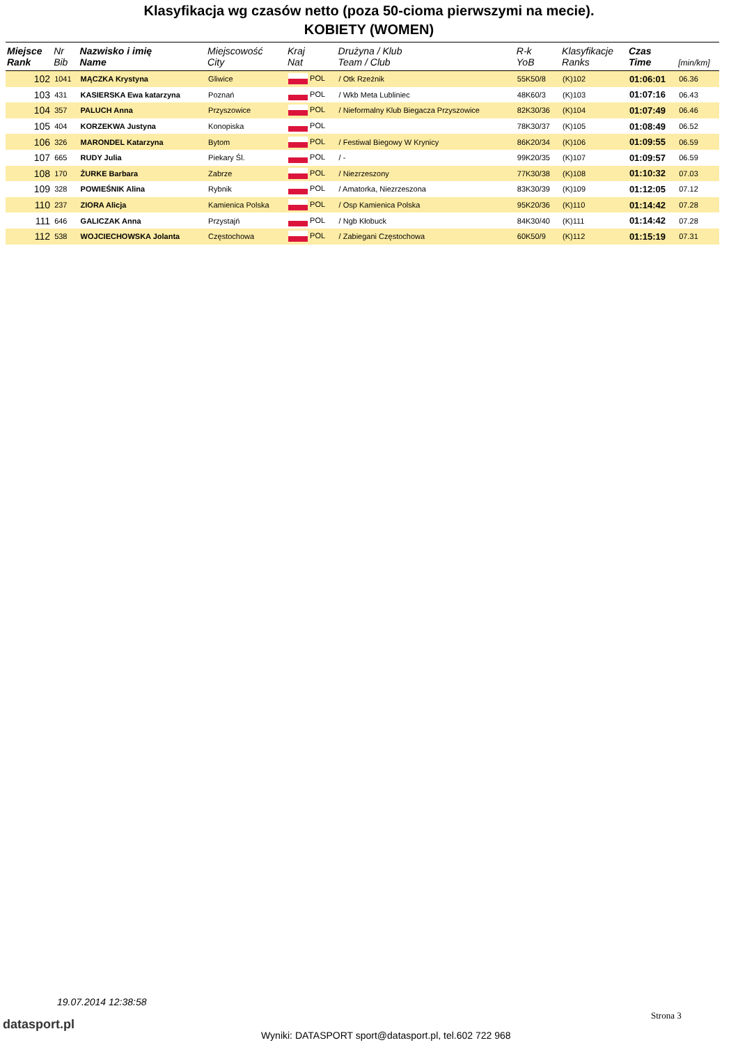Klasyfikacja wg czasów netto (poza 50-cioma pierwszymi na mecie).
KOBIETY (WOMEN)
| Miejsce Rank | Nr Bib | Nazwisko i imię Name | Miejscowość City | Kraj Nat | Drużyna / Klub Team / Club | R-k YoB | Klasyfikacje Ranks | Czas Time | [min/km] |
| --- | --- | --- | --- | --- | --- | --- | --- | --- | --- |
| 102 | 1041 | MĄCZKA Krystyna | Gliwice | POL | / Otk Rzeźnik | 55K50/8 | (K)102 | 01:06:01 | 06.36 |
| 103 | 431 | KASIERSKA Ewa katarzyna | Poznań | POL | / Wkb Meta Lubliniec | 48K60/3 | (K)103 | 01:07:16 | 06.43 |
| 104 | 357 | PALUCH Anna | Przyszowice | POL | / Nieformalny Klub Biegacza Przyszowice | 82K30/36 | (K)104 | 01:07:49 | 06.46 |
| 105 | 404 | KORZEKWA Justyna | Konopiska | POL | | 78K30/37 | (K)105 | 01:08:49 | 06.52 |
| 106 | 326 | MARONDEL Katarzyna | Bytom | POL | / Festiwal Biegowy W Krynicy | 86K20/34 | (K)106 | 01:09:55 | 06.59 |
| 107 | 665 | RUDY Julia | Piekary Śl. | POL | / - | 99K20/35 | (K)107 | 01:09:57 | 06.59 |
| 108 | 170 | ŻURKE Barbara | Zabrze | POL | / Niezrzeszony | 77K30/38 | (K)108 | 01:10:32 | 07.03 |
| 109 | 328 | POWIEŚNIK Alina | Rybnik | POL | / Amatorka, Niezrzeszona | 83K30/39 | (K)109 | 01:12:05 | 07.12 |
| 110 | 237 | ZIORA Alicja | Kamienica Polska | POL | / Osp Kamienica Polska | 95K20/36 | (K)110 | 01:14:42 | 07.28 |
| 111 | 646 | GALICZAK Anna | Przystajń | POL | / Ngb Kłobuck | 84K30/40 | (K)111 | 01:14:42 | 07.28 |
| 112 | 538 | WOJCIECHOWSKA Jolanta | Częstochowa | POL | / Zabiegani Częstochowa | 60K50/9 | (K)112 | 01:15:19 | 07.31 |
19.07.2014 12:38:58
datasport.pl
Strona 3
Wyniki: DATASPORT sport@datasport.pl, tel.602 722 968